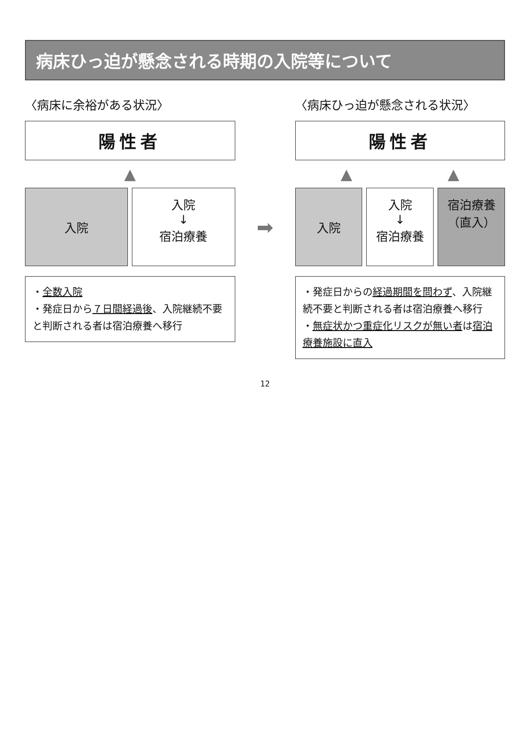病床ひっ迫が懸念される時期の入院等について
〈病床に余裕がある状況〉
陽性者
▲
入院
入院
↓
宿泊療養
・全数入院
・発症日から７日間経過後、入院継続不要と判断される者は宿泊療養へ移行
➡
〈病床ひっ迫が懸念される状況〉
陽性者
▲ ▲
入院
入院
↓
宿泊療養
宿泊療養（直入）
・発症日からの経過期間を問わず、入院継続不要と判断される者は宿泊療養へ移行
・無症状かつ重症化リスクが無い者は宿泊療養施設に直入
12